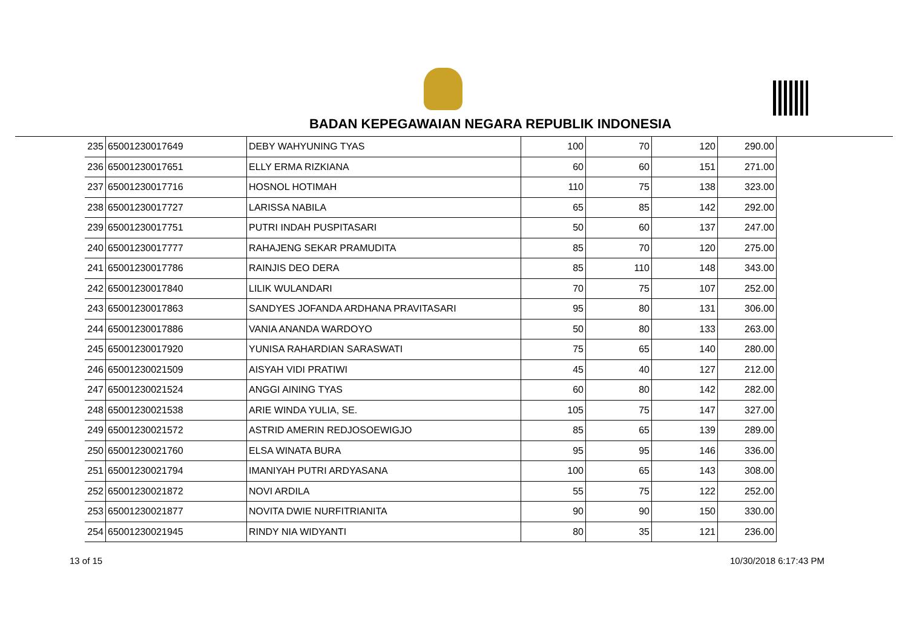BADAN KEPEGAWAIAN NEGARA REPUBLIK INDONESIA
| 235 | 65001230017649 | DEBY WAHYUNING TYAS | 100 | 70 | 120 | 290.00 |
| 236 | 65001230017651 | ELLY ERMA RIZKIANA | 60 | 60 | 151 | 271.00 |
| 237 | 65001230017716 | HOSNOL HOTIMAH | 110 | 75 | 138 | 323.00 |
| 238 | 65001230017727 | LARISSA NABILA | 65 | 85 | 142 | 292.00 |
| 239 | 65001230017751 | PUTRI INDAH PUSPITASARI | 50 | 60 | 137 | 247.00 |
| 240 | 65001230017777 | RAHAJENG SEKAR PRAMUDITA | 85 | 70 | 120 | 275.00 |
| 241 | 65001230017786 | RAINJIS DEO DERA | 85 | 110 | 148 | 343.00 |
| 242 | 65001230017840 | LILIK WULANDARI | 70 | 75 | 107 | 252.00 |
| 243 | 65001230017863 | SANDYES JOFANDA ARDHANA PRAVITASARI | 95 | 80 | 131 | 306.00 |
| 244 | 65001230017886 | VANIA ANANDA WARDOYO | 50 | 80 | 133 | 263.00 |
| 245 | 65001230017920 | YUNISA RAHARDIAN SARASWATI | 75 | 65 | 140 | 280.00 |
| 246 | 65001230021509 | AISYAH VIDI PRATIWI | 45 | 40 | 127 | 212.00 |
| 247 | 65001230021524 | ANGGI AINING TYAS | 60 | 80 | 142 | 282.00 |
| 248 | 65001230021538 | ARIE WINDA YULIA, SE. | 105 | 75 | 147 | 327.00 |
| 249 | 65001230021572 | ASTRID AMERIN REDJOSOEWIGJO | 85 | 65 | 139 | 289.00 |
| 250 | 65001230021760 | ELSA WINATA BURA | 95 | 95 | 146 | 336.00 |
| 251 | 65001230021794 | IMANIYAH PUTRI ARDYASANA | 100 | 65 | 143 | 308.00 |
| 252 | 65001230021872 | NOVI ARDILA | 55 | 75 | 122 | 252.00 |
| 253 | 65001230021877 | NOVITA DWIE NURFITRIANITA | 90 | 90 | 150 | 330.00 |
| 254 | 65001230021945 | RINDY NIA WIDYANTI | 80 | 35 | 121 | 236.00 |
13 of 15 10/30/2018 6:17:43 PM